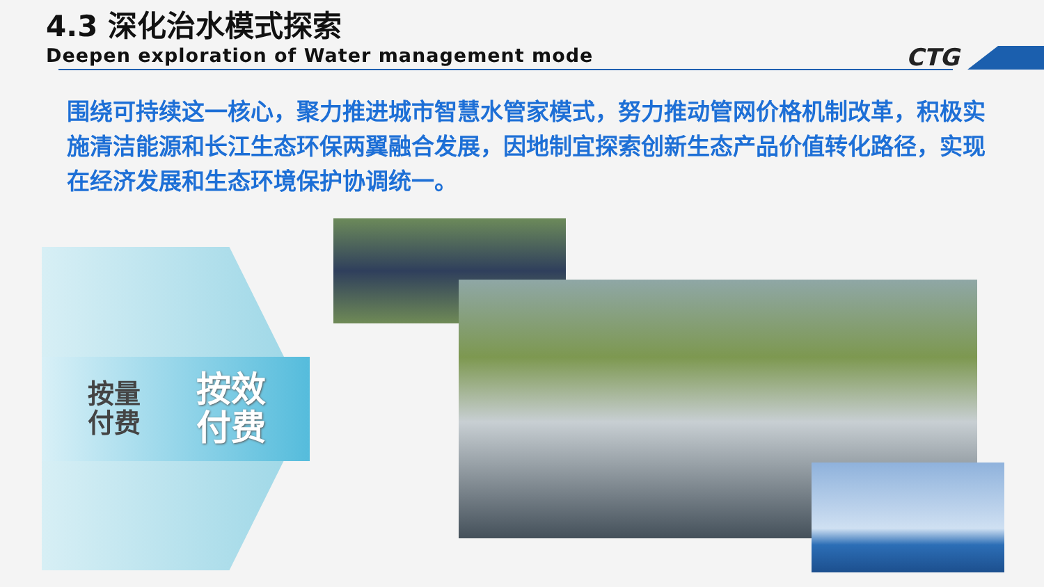4.3 深化治水模式探索
Deepen exploration of Water management mode
CTG
围绕可持续这一核心，聚力推进城市智慧水管家模式，努力推动管网价格机制改革，积极实施清洁能源和长江生态环保两翼融合发展，因地制宜探索创新生态产品价值转化路径，实现在经济发展和生态环境保护协调统一。
按量
付费
按效
付费